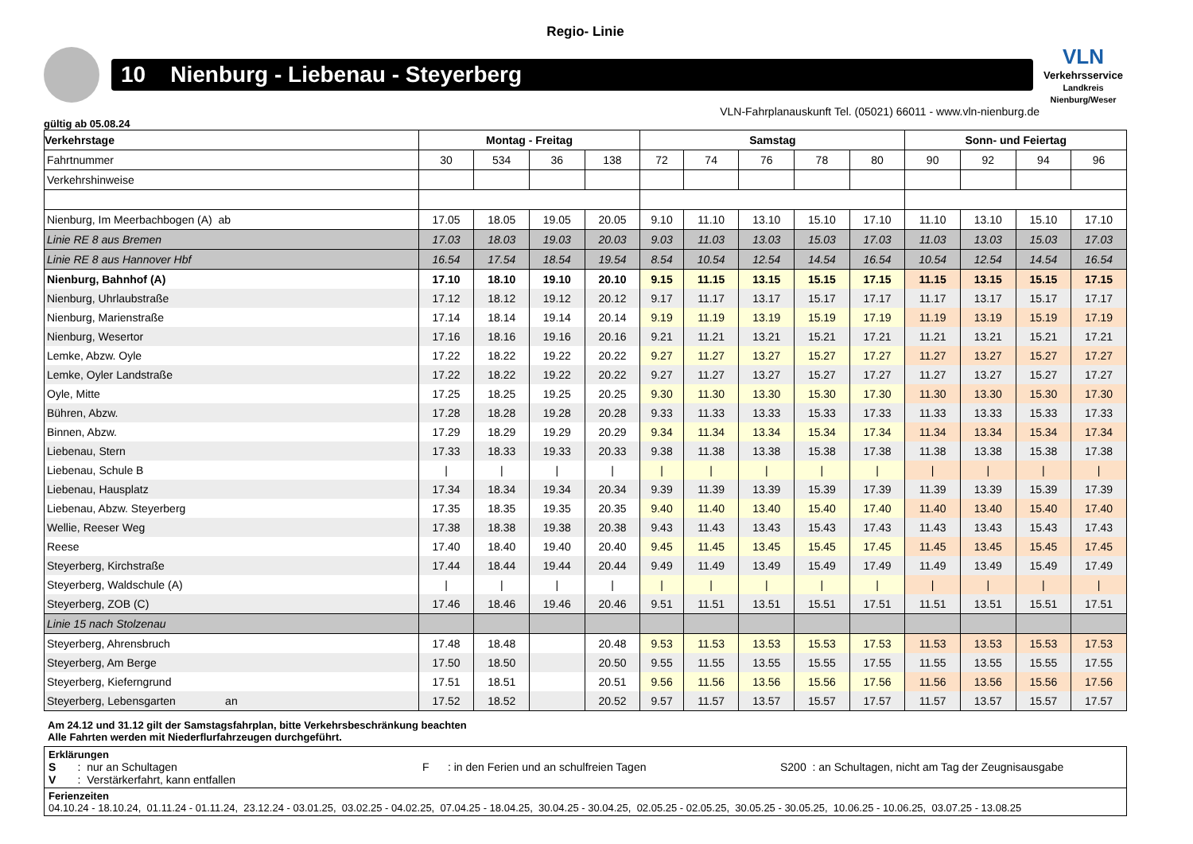Regio- Linie
10 Nienburg - Liebenau - Steyerberg
VLN
Verkehrsservice
Landkreis Nienburg/Weser
VLN-Fahrplanauskunft Tel. (05021) 66011 - www.vln-nienburg.de
gültig ab 05.08.24
| Verkehrstage | Montag - Freitag | | | | Samstag | | | | | Sonn- und Feiertag | | | |
| --- | --- | --- | --- | --- | --- | --- | --- | --- | --- | --- | --- | --- | --- |
| Fahrtnummer | 30 | 534 | 36 | 138 | 72 | 74 | 76 | 78 | 80 | 90 | 92 | 94 | 96 |
| Verkehrshinweise | | | | | | | | | | | | | |
| Nienburg, Im Meerbachbogen (A) ab | 17.05 | 18.05 | 19.05 | 20.05 | 9.10 | 11.10 | 13.10 | 15.10 | 17.10 | 11.10 | 13.10 | 15.10 | 17.10 |
| Linie RE 8 aus Bremen | 17.03 | 18.03 | 19.03 | 20.03 | 9.03 | 11.03 | 13.03 | 15.03 | 17.03 | 11.03 | 13.03 | 15.03 | 17.03 |
| Linie RE 8 aus Hannover Hbf | 16.54 | 17.54 | 18.54 | 19.54 | 8.54 | 10.54 | 12.54 | 14.54 | 16.54 | 10.54 | 12.54 | 14.54 | 16.54 |
| Nienburg, Bahnhof (A) | 17.10 | 18.10 | 19.10 | 20.10 | 9.15 | 11.15 | 13.15 | 15.15 | 17.15 | 11.15 | 13.15 | 15.15 | 17.15 |
| Nienburg, Uhrlaubstraße | 17.12 | 18.12 | 19.12 | 20.12 | 9.17 | 11.17 | 13.17 | 15.17 | 17.17 | 11.17 | 13.17 | 15.17 | 17.17 |
| Nienburg, Marienstraße | 17.14 | 18.14 | 19.14 | 20.14 | 9.19 | 11.19 | 13.19 | 15.19 | 17.19 | 11.19 | 13.19 | 15.19 | 17.19 |
| Nienburg, Wesertor | 17.16 | 18.16 | 19.16 | 20.16 | 9.21 | 11.21 | 13.21 | 15.21 | 17.21 | 11.21 | 13.21 | 15.21 | 17.21 |
| Lemke, Abzw. Oyle | 17.22 | 18.22 | 19.22 | 20.22 | 9.27 | 11.27 | 13.27 | 15.27 | 17.27 | 11.27 | 13.27 | 15.27 | 17.27 |
| Lemke, Oyler Landstraße | 17.22 | 18.22 | 19.22 | 20.22 | 9.27 | 11.27 | 13.27 | 15.27 | 17.27 | 11.27 | 13.27 | 15.27 | 17.27 |
| Oyle, Mitte | 17.25 | 18.25 | 19.25 | 20.25 | 9.30 | 11.30 | 13.30 | 15.30 | 17.30 | 11.30 | 13.30 | 15.30 | 17.30 |
| Bühren, Abzw. | 17.28 | 18.28 | 19.28 | 20.28 | 9.33 | 11.33 | 13.33 | 15.33 | 17.33 | 11.33 | 13.33 | 15.33 | 17.33 |
| Binnen, Abzw. | 17.29 | 18.29 | 19.29 | 20.29 | 9.34 | 11.34 | 13.34 | 15.34 | 17.34 | 11.34 | 13.34 | 15.34 | 17.34 |
| Liebenau, Stern | 17.33 | 18.33 | 19.33 | 20.33 | 9.38 | 11.38 | 13.38 | 15.38 | 17.38 | 11.38 | 13.38 | 15.38 | 17.38 |
| Liebenau, Schule B | / | / | / | / | / | / | / | / | / | / | / | / | / |
| Liebenau, Hausplatz | 17.34 | 18.34 | 19.34 | 20.34 | 9.39 | 11.39 | 13.39 | 15.39 | 17.39 | 11.39 | 13.39 | 15.39 | 17.39 |
| Liebenau, Abzw. Steyerberg | 17.35 | 18.35 | 19.35 | 20.35 | 9.40 | 11.40 | 13.40 | 15.40 | 17.40 | 11.40 | 13.40 | 15.40 | 17.40 |
| Wellie, Reeser Weg | 17.38 | 18.38 | 19.38 | 20.38 | 9.43 | 11.43 | 13.43 | 15.43 | 17.43 | 11.43 | 13.43 | 15.43 | 17.43 |
| Reese | 17.40 | 18.40 | 19.40 | 20.40 | 9.45 | 11.45 | 13.45 | 15.45 | 17.45 | 11.45 | 13.45 | 15.45 | 17.45 |
| Steyerberg, Kirchstraße | 17.44 | 18.44 | 19.44 | 20.44 | 9.49 | 11.49 | 13.49 | 15.49 | 17.49 | 11.49 | 13.49 | 15.49 | 17.49 |
| Steyerberg, Waldschule (A) | / | / | / | / | / | / | / | / | / | / | / | / | / |
| Steyerberg, ZOB (C) | 17.46 | 18.46 | 19.46 | 20.46 | 9.51 | 11.51 | 13.51 | 15.51 | 17.51 | 11.51 | 13.51 | 15.51 | 17.51 |
| Linie 15 nach Stolzenau | | | | | | | | | | | | | |
| Steyerberg, Ahrensbruch | 17.48 | 18.48 | | 20.48 | 9.53 | 11.53 | 13.53 | 15.53 | 17.53 | 11.53 | 13.53 | 15.53 | 17.53 |
| Steyerberg, Am Berge | 17.50 | 18.50 | | 20.50 | 9.55 | 11.55 | 13.55 | 15.55 | 17.55 | 11.55 | 13.55 | 15.55 | 17.55 |
| Steyerberg, Kieferngrund | 17.51 | 18.51 | | 20.51 | 9.56 | 11.56 | 13.56 | 15.56 | 17.56 | 11.56 | 13.56 | 15.56 | 17.56 |
| Steyerberg, Lebensgarten an | 17.52 | 18.52 | | 20.52 | 9.57 | 11.57 | 13.57 | 15.57 | 17.57 | 11.57 | 13.57 | 15.57 | 17.57 |
Am 24.12 und 31.12 gilt der Samstagsfahrplan, bitte Verkehrsbeschränkung beachten
Alle Fahrten werden mit Niederflurfahrzeugen durchgeführt.
Erklärungen
S : nur an Schultagen F : in den Ferien und an schulfreien Tagen S200 : an Schultagen, nicht am Tag der Zeugnisausgabe
V : Verstärkerfahrt, kann entfallen
Ferienzeiten
04.10.24 - 18.10.24, 01.11.24 - 01.11.24, 23.12.24 - 03.01.25, 03.02.25 - 04.02.25, 07.04.25 - 18.04.25, 30.04.25 - 30.04.25, 02.05.25 - 02.05.25, 30.05.25 - 30.05.25, 10.06.25 - 10.06.25, 03.07.25 - 13.08.25